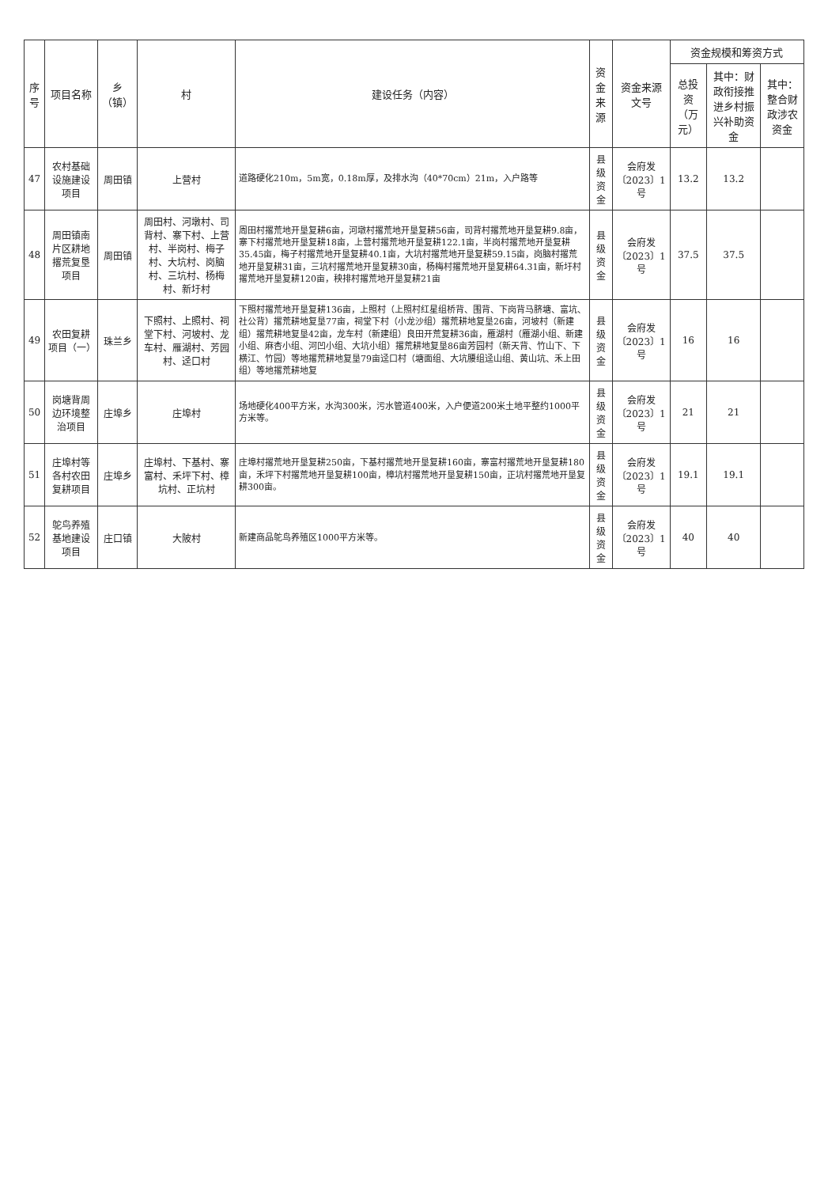| 序号 | 项目名称 | 乡（镇） | 村 | 建设任务（内容） | 资金来源 | 资金来源文号 | 资金规模和筹资方式 | | |
| --- | --- | --- | --- | --- | --- | --- | --- | --- | --- |
| | | | | | | | 总投资（万元） | 其中：财政衔接推进乡村振兴补助资金 | 其中：整合财政涉农资金 |
| 47 | 农村基础设施建设项目 | 周田镇 | 上营村 | 道路硬化210m，5m宽，0.18m厚，及排水沟（40*70cm）21m，入户路等 | 县级资金 | 会府发〔2023〕1号 | 13.2 | 13.2 | |
| 48 | 周田镇南片区耕地撂荒复垦项目 | 周田镇 | 周田村、河墩村、司背村、寨下村、上营村、半岗村、梅子村、大坑村、岗脑村、三坑村、杨梅村、新圩村 | 周田村撂荒地开垦复耕6亩，河墩村撂荒地开垦复耕56亩，司背村撂荒地开垦复耕9.8亩，寨下村撂荒地开垦复耕18亩，上营村撂荒地开垦复耕122.1亩，半岗村撂荒地开垦复耕35.45亩，梅子村撂荒地开垦复耕40.1亩，大坑村撂荒地开垦复耕59.15亩，岗脑村撂荒地开垦复耕31亩，三坑村撂荒地开垦复耕30亩，杨梅村撂荒地开垦复耕64.31亩，新圩村撂荒地开垦复耕120亩，秧排村撂荒地开垦复耕21亩 | 县级资金 | 会府发〔2023〕1号 | 37.5 | 37.5 | |
| 49 | 农田复耕项目（一） | 珠兰乡 | 下照村、上照村、祠堂下村、河坡村、龙车村、雁湖村、芳园村、迳口村 | 下照村撂荒地开垦复耕136亩，上照村（上照村红星组桥背、围背、下岗背马脐塘、富坑、社公背）撂荒耕地复垦77亩，祠堂下村（小龙沙组）撂荒耕地复垦26亩，河坡村（新建组）撂荒耕地复垦42亩，龙车村（新建组）良田开荒复耕36亩，雁湖村（雁湖小组、新建小组、麻杏小组、河凹小组、大坑小组）撂荒耕地复垦86亩芳园村（新天背、竹山下、下横江、竹园）等地撂荒耕地复垦79亩迳口村（塘面组、大坑腰组迳山组、黄山坑、禾上田组）等地撂荒耕地复 | 县级资金 | 会府发〔2023〕1号 | 16 | 16 | |
| 50 | 岗塘背周边环境整治项目 | 庄埠乡 | 庄埠村 | 场地硬化400平方米，水沟300米，污水管道400米，入户便道200米土地平整约1000平方米等。 | 县级资金 | 会府发〔2023〕1号 | 21 | 21 | |
| 51 | 庄埠村等各村农田复耕项目 | 庄埠乡 | 庄埠村、下基村、寨富村、禾坪下村、樟坑村、正坑村 | 庄埠村撂荒地开垦复耕250亩，下基村撂荒地开垦复耕160亩，寨富村撂荒地开垦复耕180亩，禾坪下村撂荒地开垦复耕100亩，樟坑村撂荒地开垦复耕150亩，正坑村撂荒地开垦复耕300亩。 | 县级资金 | 会府发〔2023〕1号 | 19.1 | 19.1 | |
| 52 | 鸵鸟养殖基地建设项目 | 庄口镇 | 大陂村 | 新建商品鸵鸟养殖区1000平方米等。 | 县级资金 | 会府发〔2023〕1号 | 40 | 40 | |